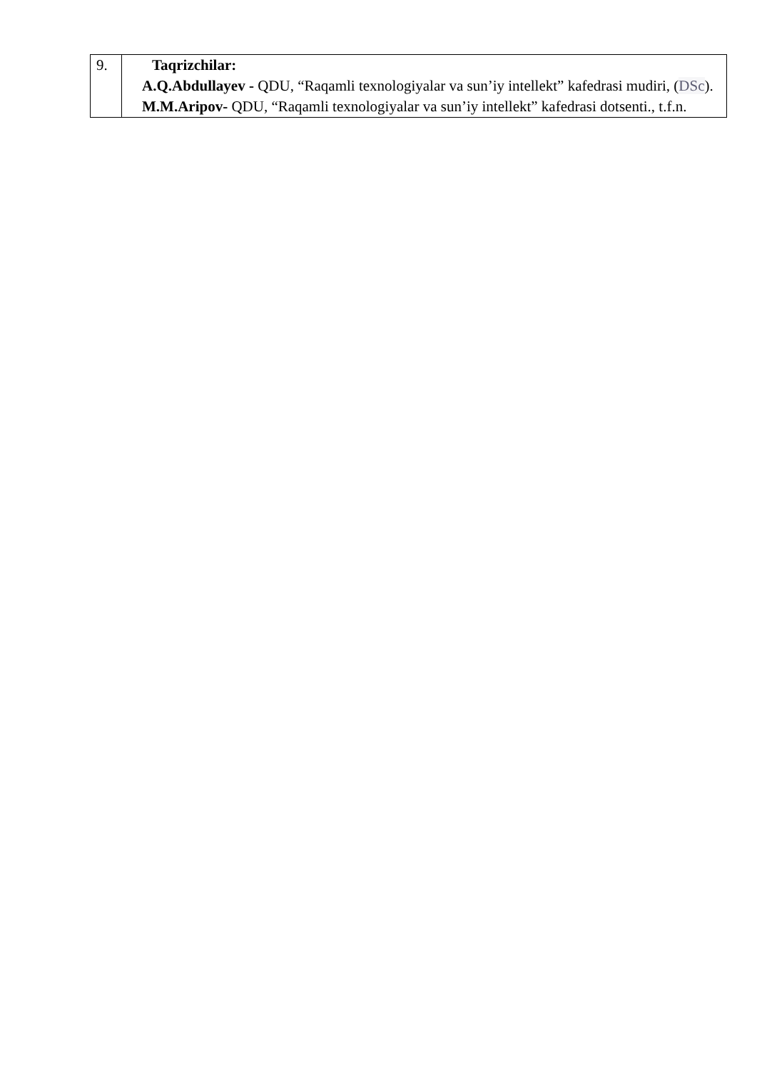| 9. | Taqrizchilar: A.Q.Abdullayev - QDU, “Raqamli texnologiyalar va sun’iy intellekt” kafedrasi mudiri, ( DSc ). M.M.Aripov- QDU, “Raqamli texnologiyalar va sun’iy intellekt” kafedrasi dotsenti., t.f.n. |